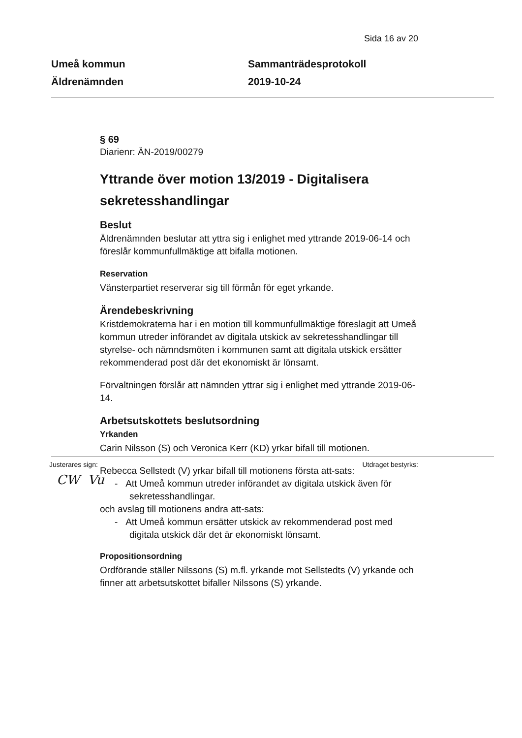Sida 16 av 20
Umeå kommun
Äldrenämnden
Sammanträdesprotokoll
2019-10-24
§ 69
Diarienr: ÄN-2019/00279
Yttrande över motion 13/2019 - Digitalisera sekretesshandlingar
Beslut
Äldrenämnden beslutar att yttra sig i enlighet med yttrande 2019-06-14 och föreslår kommunfullmäktige att bifalla motionen.
Reservation
Vänsterpartiet reserverar sig till förmån för eget yrkande.
Ärendebeskrivning
Kristdemokraterna har i en motion till kommunfullmäktige föreslagit att Umeå kommun utreder införandet av digitala utskick av sekretesshandlingar till styrelse- och nämndsmöten i kommunen samt att digitala utskick ersätter rekommenderad post där det ekonomiskt är lönsamt.
Förvaltningen förslår att nämnden yttrar sig i enlighet med yttrande 2019-06-14.
Arbetsutskottets beslutsordning
Yrkanden
Carin Nilsson (S) och Veronica Kerr (KD) yrkar bifall till motionen.
Rebecca Sellstedt (V) yrkar bifall till motionens första att-sats:
- Att Umeå kommun utreder införandet av digitala utskick även för sekretesshandlingar.
och avslag till motionens andra att-sats:
- Att Umeå kommun ersätter utskick av rekommenderad post med digitala utskick där det är ekonomiskt lönsamt.
Propositionsordning
Ordförande ställer Nilssons (S) m.fl. yrkande mot Sellstedts (V) yrkande och finner att arbetsutskottet bifaller Nilssons (S) yrkande.
Justerares sign: Utdraget bestyrks:
CW Vu